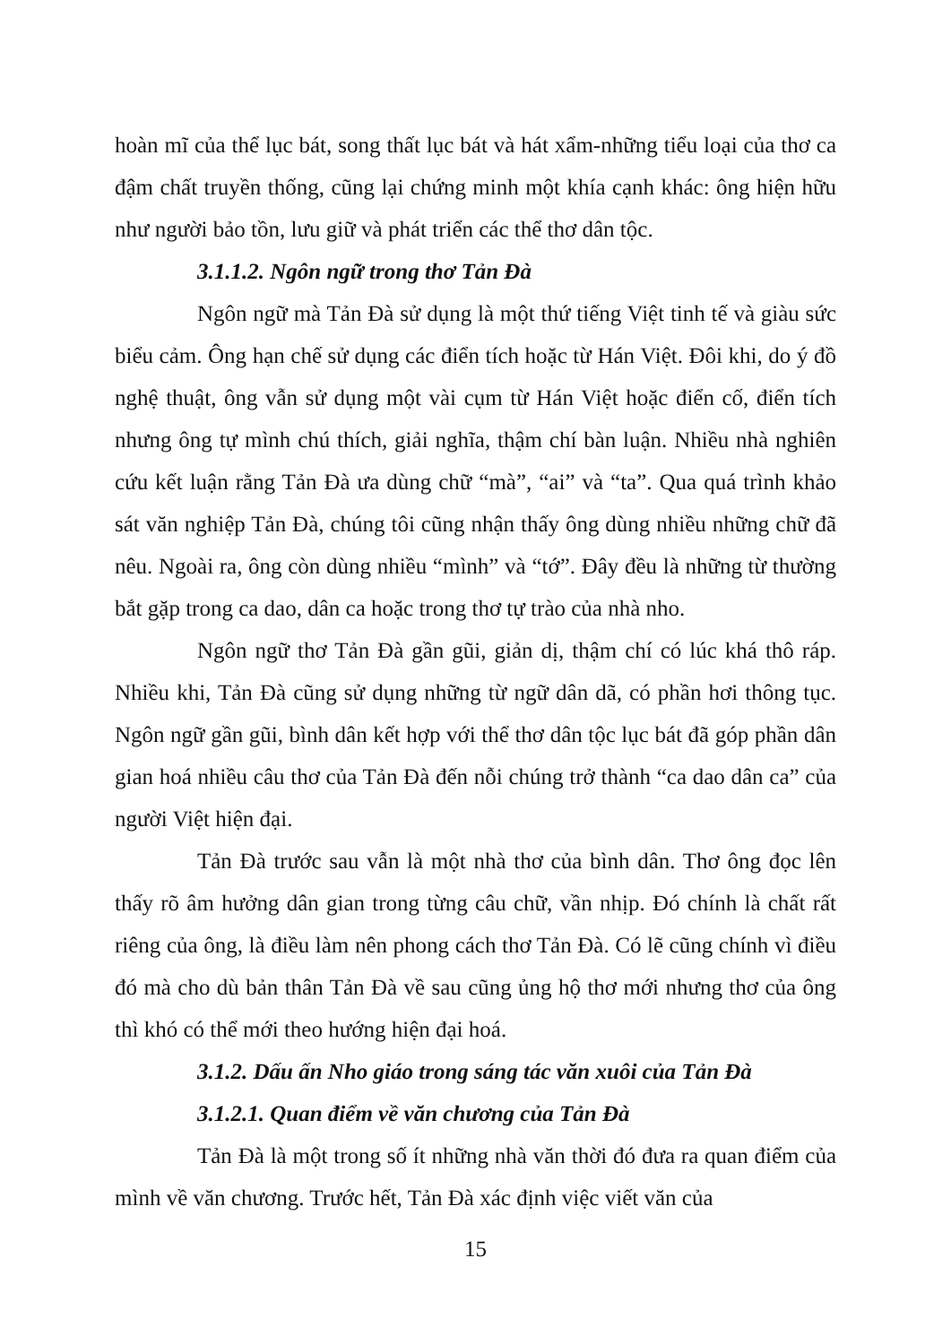hoàn mĩ của thể lục bát, song thất lục bát và hát xẩm-những tiểu loại của thơ ca đậm chất truyền thống, cũng lại chứng minh một khía cạnh khác: ông hiện hữu như người bảo tồn, lưu giữ và phát triển các thể thơ dân tộc.
3.1.1.2. Ngôn ngữ trong thơ Tản Đà
Ngôn ngữ mà Tản Đà sử dụng là một thứ tiếng Việt tinh tế và giàu sức biểu cảm. Ông hạn chế sử dụng các điển tích hoặc từ Hán Việt. Đôi khi, do ý đồ nghệ thuật, ông vẫn sử dụng một vài cụm từ Hán Việt hoặc điển cố, điển tích nhưng ông tự mình chú thích, giải nghĩa, thậm chí bàn luận. Nhiều nhà nghiên cứu kết luận rằng Tản Đà ưa dùng chữ “mà”, “ai” và “ta”. Qua quá trình khảo sát văn nghiệp Tản Đà, chúng tôi cũng nhận thấy ông dùng nhiều những chữ đã nêu. Ngoài ra, ông còn dùng nhiều “mình” và “tớ”. Đây đều là những từ thường bắt gặp trong ca dao, dân ca hoặc trong thơ tự trào của nhà nho.
Ngôn ngữ thơ Tản Đà gần gũi, giản dị, thậm chí có lúc khá thô ráp. Nhiều khi, Tản Đà cũng sử dụng những từ ngữ dân dã, có phần hơi thông tục. Ngôn ngữ gần gũi, bình dân kết hợp với thể thơ dân tộc lục bát đã góp phần dân gian hoá nhiều câu thơ của Tản Đà đến nỗi chúng trở thành “ca dao dân ca” của người Việt hiện đại.
Tản Đà trước sau vẫn là một nhà thơ của bình dân. Thơ ông đọc lên thấy rõ âm hưởng dân gian trong từng câu chữ, vần nhịp. Đó chính là chất rất riêng của ông, là điều làm nên phong cách thơ Tản Đà. Có lẽ cũng chính vì điều đó mà cho dù bản thân Tản Đà về sau cũng ủng hộ thơ mới nhưng thơ của ông thì khó có thể mới theo hướng hiện đại hoá.
3.1.2. Dấu ấn Nho giáo trong sáng tác văn xuôi của Tản Đà
3.1.2.1. Quan điểm về văn chương của Tản Đà
Tản Đà là một trong số ít những nhà văn thời đó đưa ra quan điểm của mình về văn chương. Trước hết, Tản Đà xác định việc viết văn của
15